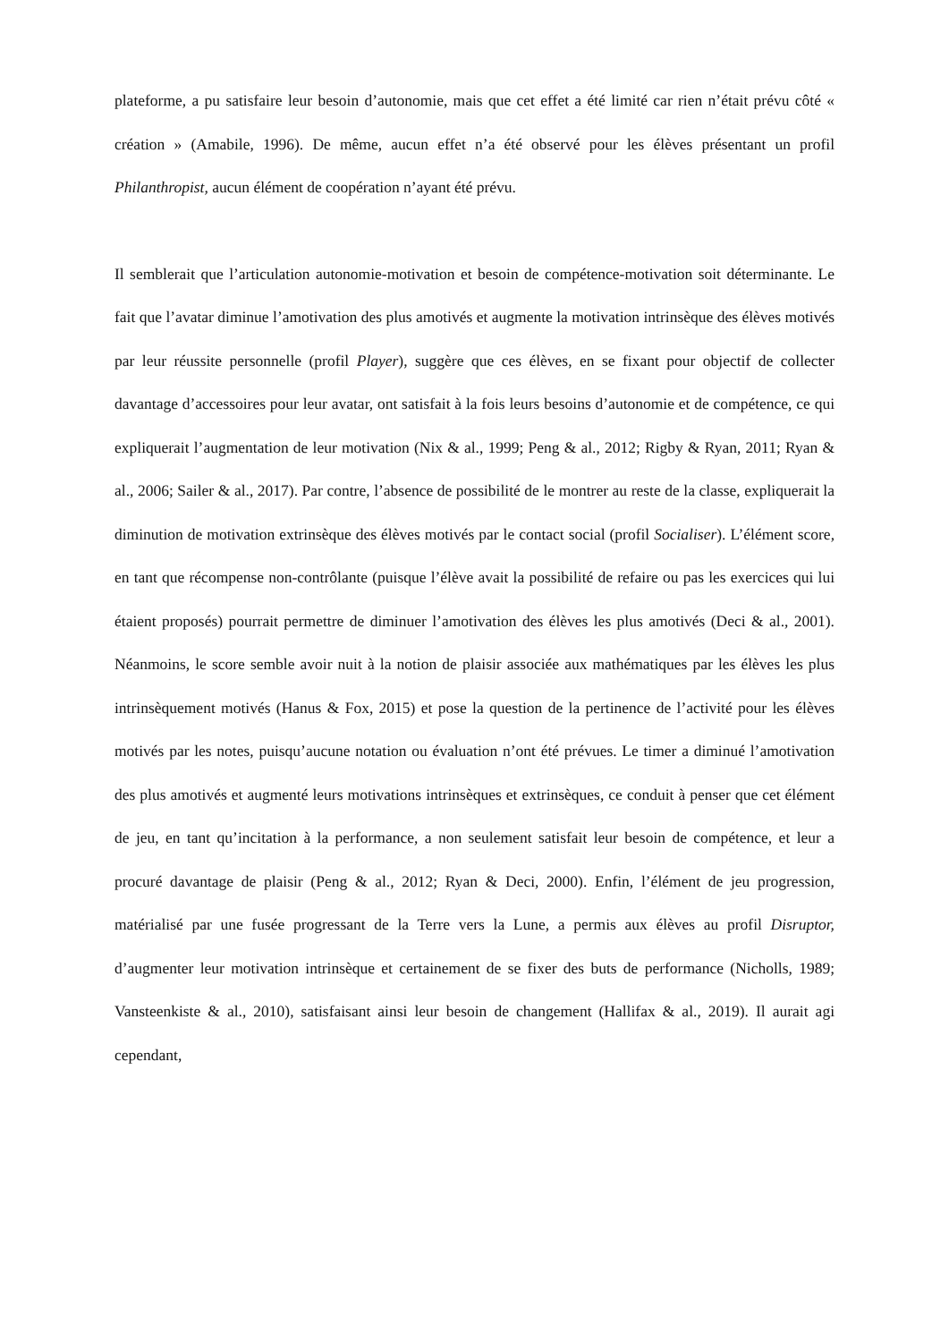plateforme, a pu satisfaire leur besoin d’autonomie, mais que cet effet a été limité car rien n’était prévu côté « création » (Amabile, 1996). De même, aucun effet n’a été observé pour les élèves présentant un profil Philanthropist, aucun élément de coopération n’ayant été prévu.
Il semblerait que l’articulation autonomie-motivation et besoin de compétence-motivation soit déterminante. Le fait que l’avatar diminue l’amotivation des plus amotivés et augmente la motivation intrinsèque des élèves motivés par leur réussite personnelle (profil Player), suggère que ces élèves, en se fixant pour objectif de collecter davantage d’accessoires pour leur avatar, ont satisfait à la fois leurs besoins d’autonomie et de compétence, ce qui expliquerait l’augmentation de leur motivation (Nix & al., 1999; Peng & al., 2012; Rigby & Ryan, 2011; Ryan & al., 2006; Sailer & al., 2017). Par contre, l’absence de possibilité de le montrer au reste de la classe, expliquerait la diminution de motivation extrinsèque des élèves motivés par le contact social (profil Socialiser). L’élément score, en tant que récompense non-contrôlante (puisque l’élève avait la possibilité de refaire ou pas les exercices qui lui étaient proposés) pourrait permettre de diminuer l’amotivation des élèves les plus amotivés (Deci & al., 2001). Néanmoins, le score semble avoir nuit à la notion de plaisir associée aux mathématiques par les élèves les plus intrinsèquement motivés (Hanus & Fox, 2015) et pose la question de la pertinence de l’activité pour les élèves motivés par les notes, puisqu’aucune notation ou évaluation n’ont été prévues. Le timer a diminué l’amotivation des plus amotivés et augmenté leurs motivations intrinsèques et extrinsèques, ce conduit à penser que cet élément de jeu, en tant qu’incitation à la performance, a non seulement satisfait leur besoin de compétence, et leur a procuré davantage de plaisir (Peng & al., 2012; Ryan & Deci, 2000). Enfin, l’élément de jeu progression, matérialisé par une fusée progressant de la Terre vers la Lune, a permis aux élèves au profil Disruptor, d’augmenter leur motivation intrinsèque et certainement de se fixer des buts de performance (Nicholls, 1989; Vansteenkiste & al., 2010), satisfaisant ainsi leur besoin de changement (Hallifax & al., 2019). Il aurait agi cependant,